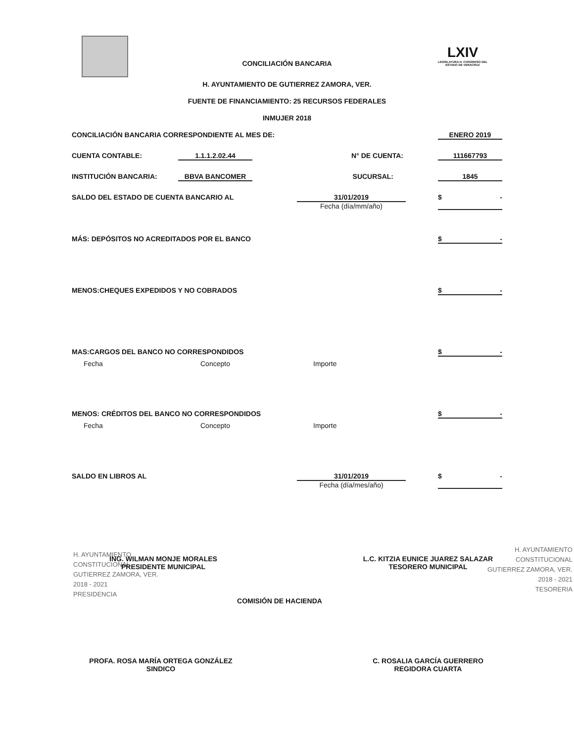LXIV
LEGISLATURA H. CONGRESO DEL ESTADO DE VERACRUZ
CONCILIACIÓN BANCARIA
H. AYUNTAMIENTO DE GUTIERREZ ZAMORA, VER.
FUENTE DE FINANCIAMIENTO: 25 RECURSOS FEDERALES
INMUJER 2018
CONCILIACIÓN BANCARIA CORRESPONDIENTE AL MES DE: ENERO 2019
CUENTA CONTABLE: 1.1.1.2.02.44 N° DE CUENTA: 111667793
INSTITUCIÓN BANCARIA: BBVA BANCOMER SUCURSAL: 1845
SALDO DEL ESTADO DE CUENTA BANCARIO AL 31/01/2019
Fecha (día/mm/año) $ -
MÁS: DEPÓSITOS NO ACREDITADOS POR EL BANCO $ -
MENOS:CHEQUES EXPEDIDOS Y NO COBRADOS $ -
MAS:CARGOS DEL BANCO NO CORRESPONDIDOS $ -
Fecha Concepto Importe
MENOS: CRÉDITOS DEL BANCO NO CORRESPONDIDOS $ -
Fecha Concepto Importe
SALDO EN LIBROS AL 31/01/2019
Fecha (día/mes/año) $ -
H. AYUNTAMIENTO
CONSTITUCIONAL
GUTIERREZ ZAMORA, VER.
2018 - 2021
PRESIDENCIA
ING. WILMAN MONJE MORALES
PRESIDENTE MUNICIPAL
L.C. KITZIA EUNICE JUAREZ SALAZAR
TESORERO MUNICIPAL
H. AYUNTAMIENTO
CONSTITUCIONAL
GUTIERREZ ZAMORA, VER.
2018 - 2021
TESORERIA
COMISIÓN DE HACIENDA
PROFA. ROSA MARÍA ORTEGA GONZÁLEZ
SINDICO
C. ROSALIA GARCÍA GUERRERO
REGIDORA CUARTA